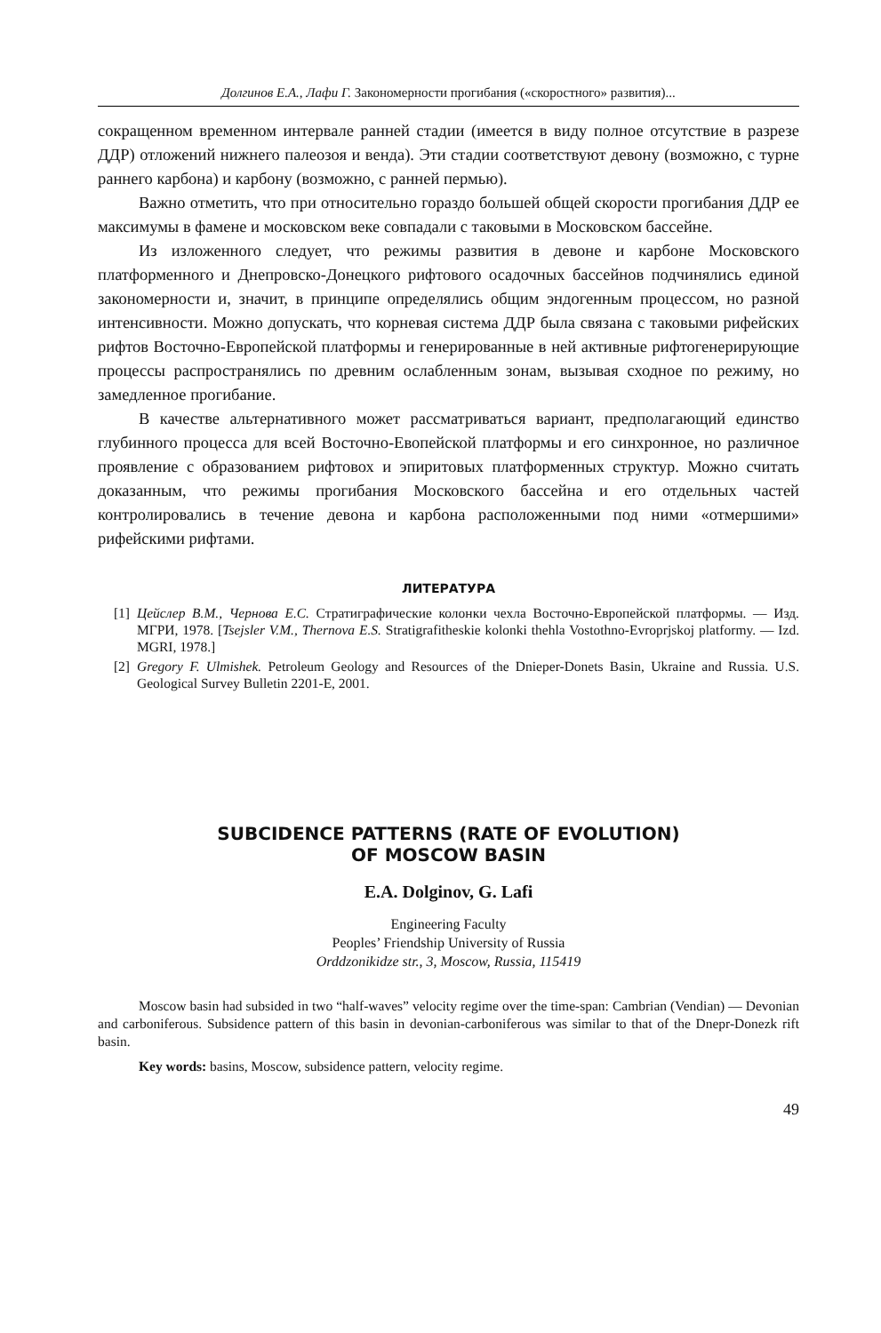Долгинов Е.А., Лафи Г. Закономерности прогибания («скоростного» развития)...
сокращенном временном интервале ранней стадии (имеется в виду полное отсутствие в разрезе ДДР) отложений нижнего палеозоя и венда). Эти стадии соответствуют девону (возможно, с турне раннего карбона) и карбону (возможно, с ранней пермью).
Важно отметить, что при относительно гораздо большей общей скорости прогибания ДДР ее максимумы в фамене и московском веке совпадали с таковыми в Московском бассейне.
Из изложенного следует, что режимы развития в девоне и карбоне Московского платформенного и Днепровско-Донецкого рифтового осадочных бассейнов подчинялись единой закономерности и, значит, в принципе определялись общим эндогенным процессом, но разной интенсивности. Можно допускать, что корневая система ДДР была связана с таковыми рифейских рифтов Восточно-Европейской платформы и генерированные в ней активные рифтогенерирующие процессы распространялись по древним ослабленным зонам, вызывая сходное по режиму, но замедленное прогибание.
В качестве альтернативного может рассматриваться вариант, предполагающий единство глубинного процесса для всей Восточно-Евопейской платформы и его синхронное, но различное проявление с образованием рифтовох и эпиритовых платформенных структур. Можно считать доказанным, что режимы прогибания Московского бассейна и его отдельных частей контролировались в течение девона и карбона расположенными под ними «отмершими» рифейскими рифтами.
ЛИТЕРАТУРА
[1] Цейслер В.М., Чернова Е.С. Стратиграфические колонки чехла Восточно-Европейской платформы. — Изд. МГРИ, 1978. [Tsejsler V.M., Thernova E.S. Stratigrafitheskie kolonki thehla Vostothno-Evroprjskoj platformy. — Izd. MGRI, 1978.]
[2] Gregory F. Ulmishek. Petroleum Geology and Resources of the Dnieper-Donets Basin, Ukraine and Russia. U.S. Geological Survey Bulletin 2201-E, 2001.
SUBCIDENCE PATTERNS (RATE OF EVOLUTION)
OF MOSCOW BASIN
E.A. Dolginov, G. Lafi
Engineering Faculty
Peoples’ Friendship University of Russia
Orddzonikidze str., 3, Moscow, Russia, 115419
Moscow basin had subsided in two “half-waves” velocity regime over the time-span: Cambrian (Vendian) — Devonian and carboniferous. Subsidence pattern of this basin in devonian-carboniferous was similar to that of the Dnepr-Donezk rift basin.
Key words: basins, Moscow, subsidence pattern, velocity regime.
49